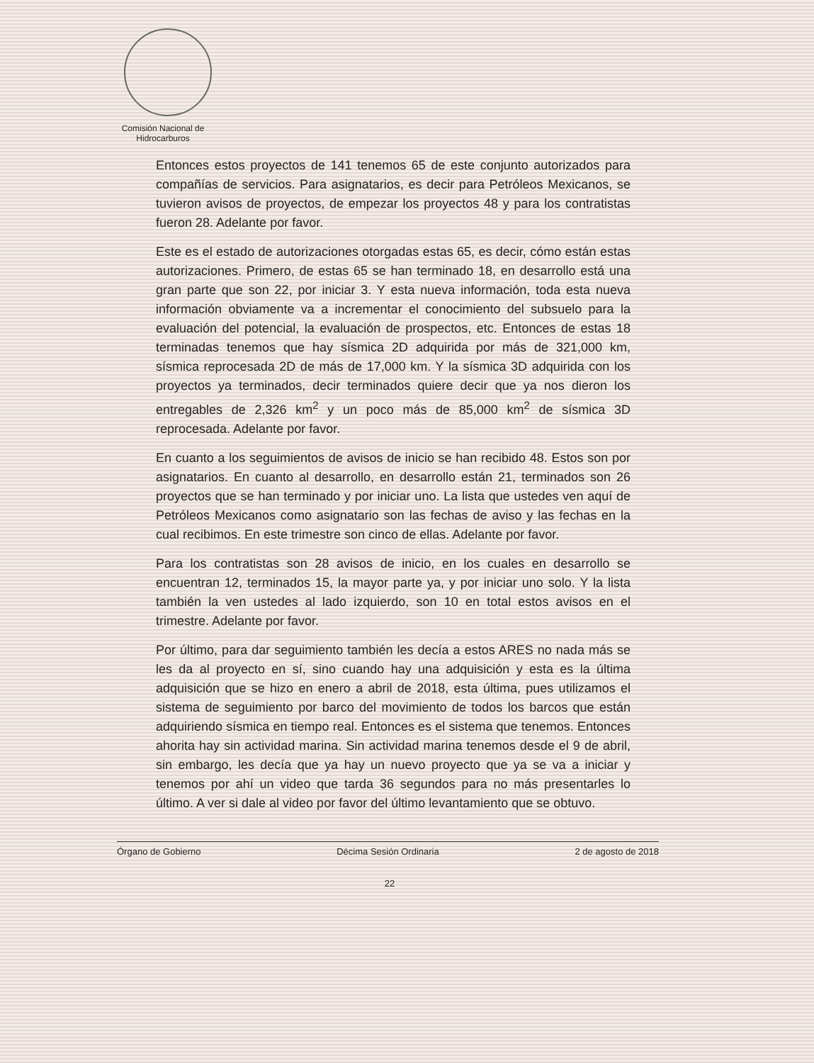Comisión Nacional de Hidrocarburos
Entonces estos proyectos de 141 tenemos 65 de este conjunto autorizados para compañías de servicios. Para asignatarios, es decir para Petróleos Mexicanos, se tuvieron avisos de proyectos, de empezar los proyectos 48 y para los contratistas fueron 28. Adelante por favor.
Este es el estado de autorizaciones otorgadas estas 65, es decir, cómo están estas autorizaciones. Primero, de estas 65 se han terminado 18, en desarrollo está una gran parte que son 22, por iniciar 3. Y esta nueva información, toda esta nueva información obviamente va a incrementar el conocimiento del subsuelo para la evaluación del potencial, la evaluación de prospectos, etc. Entonces de estas 18 terminadas tenemos que hay sísmica 2D adquirida por más de 321,000 km, sísmica reprocesada 2D de más de 17,000 km. Y la sísmica 3D adquirida con los proyectos ya terminados, decir terminados quiere decir que ya nos dieron los entregables de 2,326 km<sup>2</sup> y un poco más de 85,000 km<sup>2</sup> de sísmica 3D reprocesada. Adelante por favor.
En cuanto a los seguimientos de avisos de inicio se han recibido 48. Estos son por asignatarios. En cuanto al desarrollo, en desarrollo están 21, terminados son 26 proyectos que se han terminado y por iniciar uno. La lista que ustedes ven aquí de Petróleos Mexicanos como asignatario son las fechas de aviso y las fechas en la cual recibimos. En este trimestre son cinco de ellas. Adelante por favor.
Para los contratistas son 28 avisos de inicio, en los cuales en desarrollo se encuentran 12, terminados 15, la mayor parte ya, y por iniciar uno solo. Y la lista también la ven ustedes al lado izquierdo, son 10 en total estos avisos en el trimestre. Adelante por favor.
Por último, para dar seguimiento también les decía a estos ARES no nada más se les da al proyecto en sí, sino cuando hay una adquisición y esta es la última adquisición que se hizo en enero a abril de 2018, esta última, pues utilizamos el sistema de seguimiento por barco del movimiento de todos los barcos que están adquiriendo sísmica en tiempo real. Entonces es el sistema que tenemos. Entonces ahorita hay sin actividad marina. Sin actividad marina tenemos desde el 9 de abril, sin embargo, les decía que ya hay un nuevo proyecto que ya se va a iniciar y tenemos por ahí un video que tarda 36 segundos para no más presentarles lo último. A ver si dale al video por favor del último levantamiento que se obtuvo.
Órgano de Gobierno Décima Sesión Ordinaria 2 de agosto de 2018
22